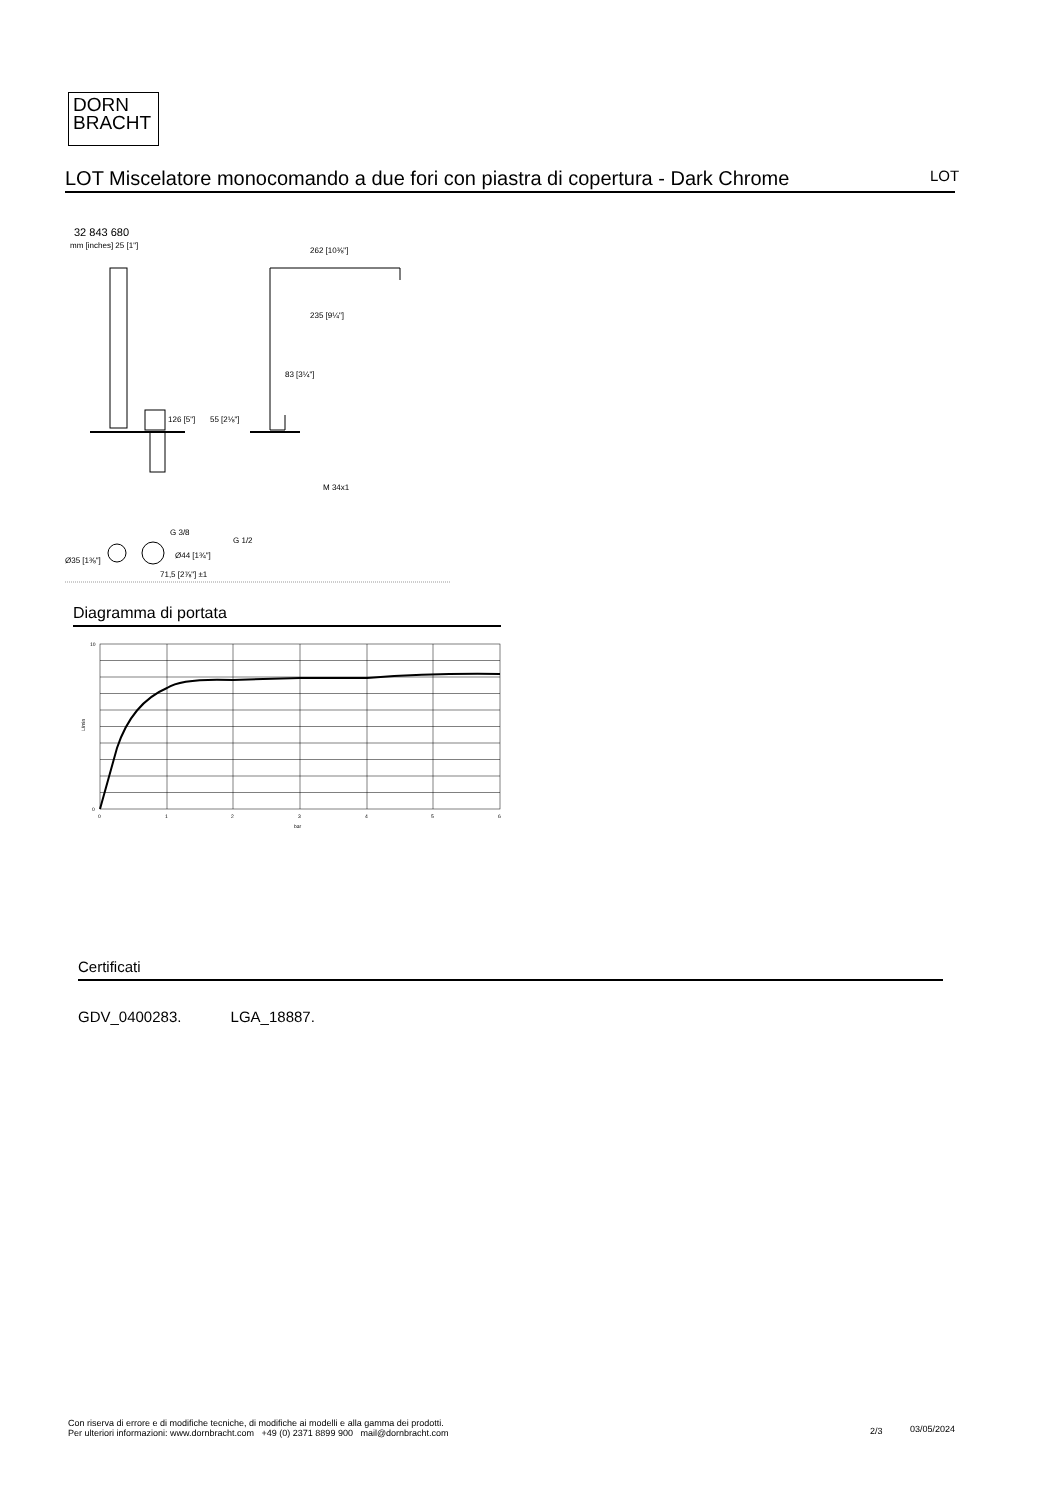DORN
BRACHT
LOT Miscelatore monocomando a due fori con piastra di copertura - Dark Chrome
LOT
32 843 680
mm [inches] 25 [1"]
126 [5"]
55 [2⅛"]
262 [10⅜"]
235 [9¼"]
83 [3¼"]
M 34x1
G 3/8
G 1/2
Ø35 [1⅜"]
Ø44 [1¾"]
71,5 [2⅞"] ±1
Diagramma di portata
10
0
L/min
0
1
2
3
4
5
6
bar
Certificati
GDV_0400283. LGA_18887.
Con riserva di errore e di modifiche tecniche, di modifiche ai modelli e alla gamma dei prodotti.
Per ulteriori informazioni: www.dornbracht.com +49 (0) 2371 8899 900 mail@dornbracht.com
2/3 03/05/2024